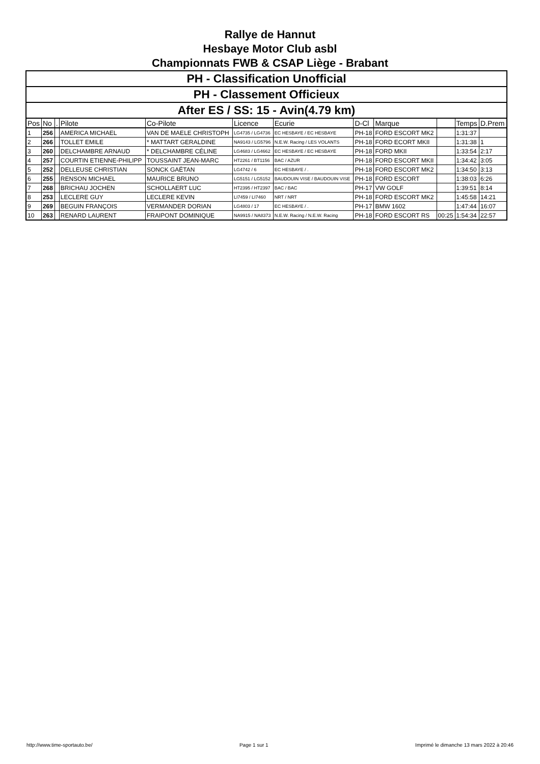Rallye de Hannut
Hesbaye Motor Club asbl
Championnats FWB & CSAP Liège - Brabant
PH - Classification Unofficial
PH - Classement Officieux
After ES / SS: 15 - Avin(4.79 km)
| Pos | No | . | Pilote | Co-Pilote | Licence | Ecurie | D-Cl | Marque | | Temps | D.Prem |
| --- | --- | --- | --- | --- | --- | --- | --- | --- | --- | --- | --- |
| 1 | 256 | | AMERICA MICHAEL | VAN DE MAELE CHRISTOPH | LG4735 / LG4736 | EC HESBAYE / EC HESBAYE | PH-18 | FORD ESCORT MK2 | | 1:31:37 | |
| 2 | 266 | | TOLLET EMILE | * MATTART GERALDINE | NA9143 / LG5796 | N.E.W. Racing / LES VOLANTS | PH-18 | FORD ECORT MKII | | 1:31:38 | 1 |
| 3 | 260 | | DELCHAMBRE ARNAUD | * DELCHAMBRE CÉLINE | LG4683 / LG4662 | EC HESBAYE / EC HESBAYE | PH-18 | FORD MKII | | 1:33:54 | 2:17 |
| 4 | 257 | | COURTIN ETIENNE-PHILIPP | TOUSSAINT JEAN-MARC | HT2261 / BT1156 | BAC / AZUR | PH-18 | FORD ESCORT MKII | | 1:34:42 | 3:05 |
| 5 | 252 | | DELLEUSE CHRISTIAN | SONCK GAËTAN | LG4742 / 6 | EC HESBAYE / . | PH-18 | FORD ESCORT MK2 | | 1:34:50 | 3:13 |
| 6 | 255 | | RENSON MICHAEL | MAURICE BRUNO | LG5151 / LG5152 | BAUDOUIN VISE / BAUDOUIN VISE | PH-18 | FORD ESCORT | | 1:38:03 | 6:26 |
| 7 | 268 | | BRICHAU JOCHEN | SCHOLLAERT LUC | HT2395 / HT2397 | BAC / BAC | PH-17 | VW GOLF | | 1:39:51 | 8:14 |
| 8 | 253 | | LECLERE GUY | LECLERE KEVIN | LI7459 / LI7460 | NRT / NRT | PH-18 | FORD ESCORT MK2 | | 1:45:58 | 14:21 |
| 9 | 269 | | BEGUIN FRANÇOIS | VERMANDER DORIAN | LG4803 / 17 | EC HESBAYE / . | PH-17 | BMW 1602 | | 1:47:44 | 16:07 |
| 10 | 263 | | RENARD LAURENT | FRAIPONT DOMINIQUE | NA9915 / NA8373 | N.E.W. Racing / N.E.W. Racing | PH-18 | FORD ESCORT RS | 00:25 | 1:54:34 | 22:57 |
http://www.time-sportauto.be/ Page 1 sur 1 Imprimé le dimanche 13 mars 2022 à 20:46